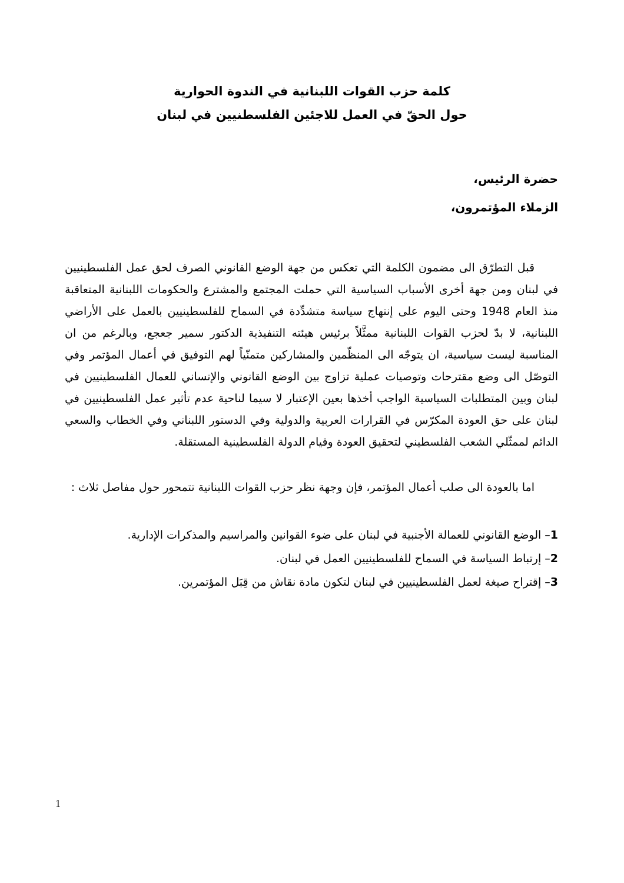كلمة حزب القوات اللبنانية في الندوة الحوارية
حول الحقّ في العمل للاجئين الفلسطنيين في لبنان
حضرة الرئيس،
الزملاء المؤتمرون،
قبل التطرّق الى مضمون الكلمة التي تعكس من جهة الوضع القانوني الصرف لحق عمل الفلسطينيين في لبنان ومن جهة أخرى الأسباب السياسية التي حملت المجتمع والمشترع والحكومات اللبنانية المتعاقبة منذ العام 1948 وحتى اليوم على إنتهاج سياسة متشدِّدة في السماح للفلسطينيين بالعمل على الأراضي اللبنانية، لا بدّ لحزب القوات اللبنانية ممثَّلاً برئيس هيئته التنفيذية الدكتور سمير جعجع، وبالرغم من ان المناسبة ليست سياسية، ان يتوجّه الى المنظّمين والمشاركين متمنّياً لهم التوفيق في أعمال المؤتمر وفي التوصّل الى وضع مقترحات وتوصيات عملية تزاوج بين الوضع القانوني والإنساني للعمال الفلسطينيين في لبنان وبين المتطلبات السياسية الواجب أخذها بعين الإعتبار لا سيما لناحية عدم تأثير عمل الفلسطينيين في لبنان على حق العودة المكرّس في القرارات العربية والدولية وفي الدستور اللبناني وفي الخطاب والسعي الدائم لممثّلي الشعب الفلسطيني لتحقيق العودة وقيام الدولة الفلسطينية المستقلة.
اما بالعودة الى صلب أعمال المؤتمر، فإن وجهة نظر حزب القوات اللبنانية تتمحور حول مفاصل ثلاث :
1– الوضع القانوني للعمالة الأجنبية في لبنان على ضوء القوانين والمراسيم والمذكرات الإدارية.
2– إرتباط السياسة في السماح للفلسطينيين العمل في لبنان.
3– إقتراح صيغة لعمل الفلسطينيين في لبنان لتكون مادة نقاش من قِبَل المؤتمرين.
1